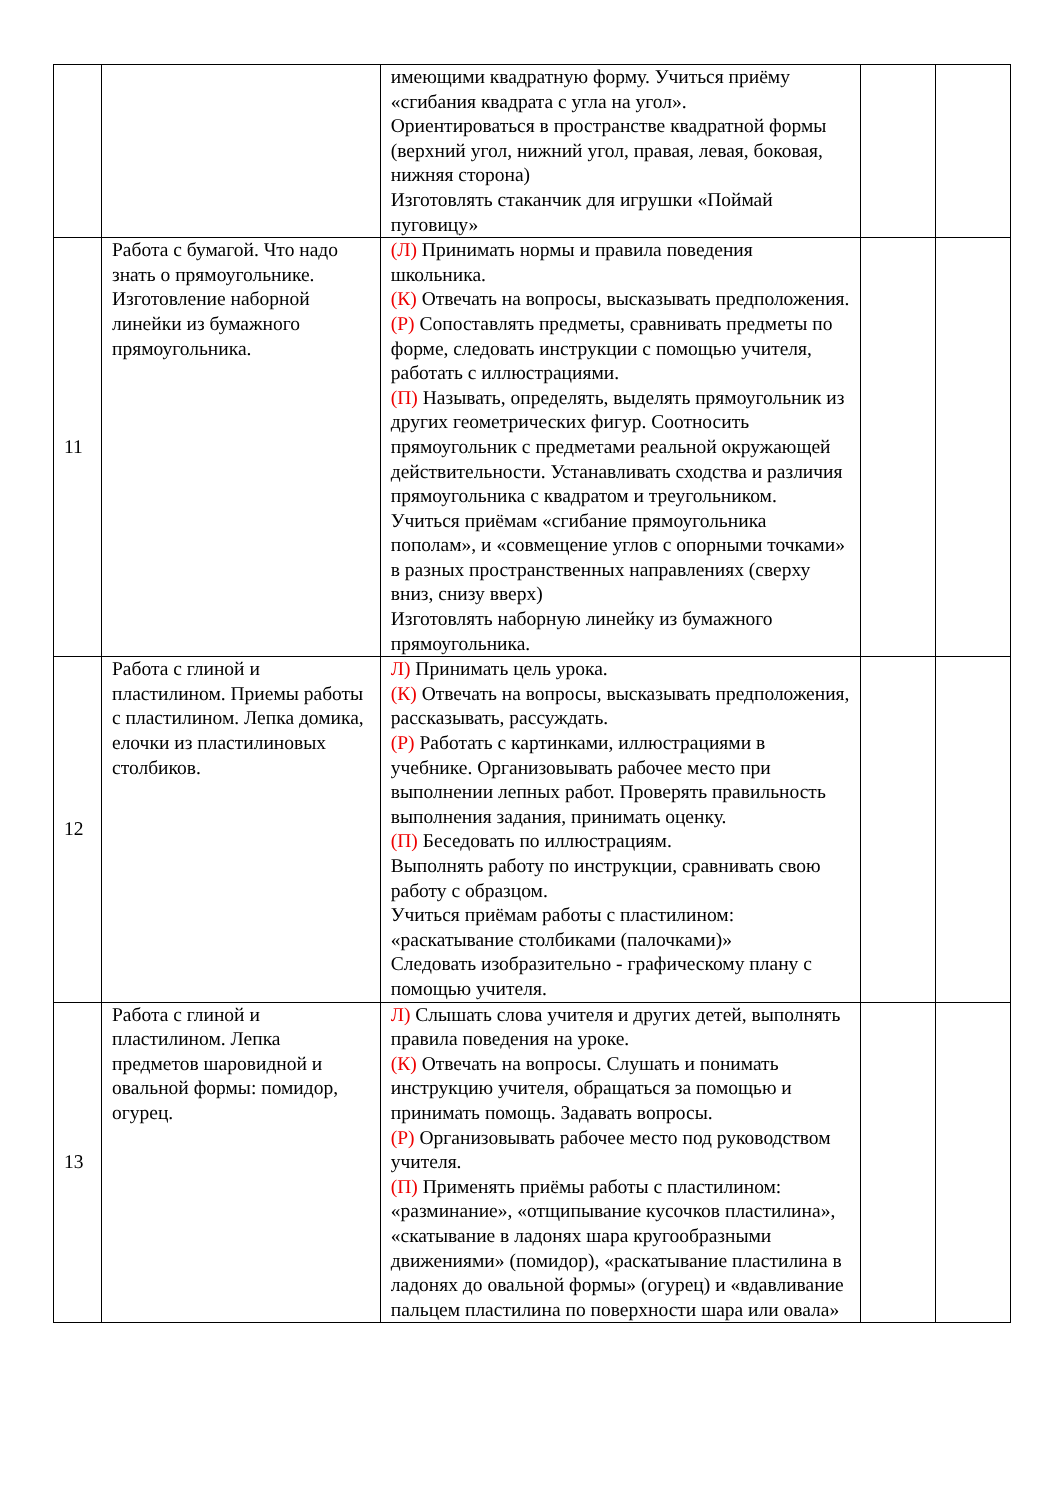| | | имеющими квадратную форму. Учиться приёму «сгибания квадрата с угла на угол». Ориентироваться в пространстве квадратной формы (верхний угол, нижний угол, правая, левая, боковая, нижняя сторона) Изготовлять стаканчик для игрушки «Поймай пуговицу» | | |
| 11 | Работа с бумагой. Что надо знать о прямоугольнике. Изготовление наборной линейки из бумажного прямоугольника. | (Л) Принимать нормы и правила поведения школьника. (К) Отвечать на вопросы, высказывать предположения. (Р) Сопоставлять предметы, сравнивать предметы по форме, следовать инструкции с помощью учителя, работать с иллюстрациями. (П) Называть, определять, выделять прямоугольник из других геометрических фигур. Соотносить прямоугольник с предметами реальной окружающей действительности. Устанавливать сходства и различия прямоугольника с квадратом и треугольником. Учиться приёмам «сгибание прямоугольника пополам», и «совмещение углов с опорными точками» в разных пространственных направлениях (сверху вниз, снизу вверх) Изготовлять наборную линейку из бумажного прямоугольника. | | |
| 12 | Работа с глиной и пластилином. Приемы работы с пластилином. Лепка домика, елочки из пластилиновых столбиков. | Л) Принимать цель урока. (К) Отвечать на вопросы, высказывать предположения, рассказывать, рассуждать. (Р) Работать с картинками, иллюстрациями в учебнике. Организовывать рабочее место при выполнении лепных работ. Проверять правильность выполнения задания, принимать оценку. (П) Беседовать по иллюстрациям. Выполнять работу по инструкции, сравнивать свою работу с образцом. Учиться приёмам работы с пластилином: «раскатывание столбиками (палочками)» Следовать изобразительно - графическому плану с помощью учителя. | | |
| 13 | Работа с глиной и пластилином. Лепка предметов шаровидной и овальной формы: помидор, огурец. | Л) Слышать слова учителя и других детей, выполнять правила поведения на уроке. (К) Отвечать на вопросы. Слушать и понимать инструкцию учителя, обращаться за помощью и принимать помощь. Задавать вопросы. (Р) Организовывать рабочее место под руководством учителя. (П) Применять приёмы работы с пластилином: «разминание», «отщипывание кусочков пластилина», «скатывание в ладонях шара кругообразными движениями» (помидор), «раскатывание пластилина в ладонях до овальной формы» (огурец) и «вдавливание пальцем пластилина по поверхности шара или овала» | | |